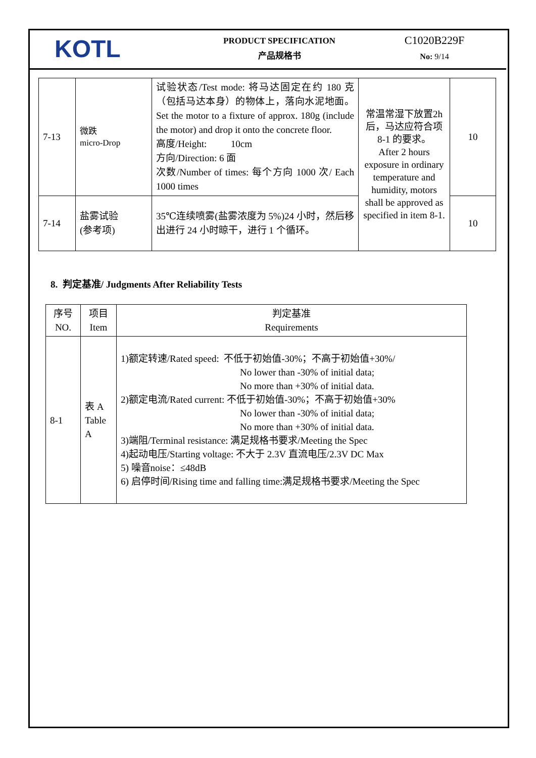KOTL
PRODUCT SPECIFICATION
产品规格书
C1020B229F
No: 9/14
| 7-13 | 微跌 micro-Drop | 试验状态/Test mode: 将马达固定在约 180 克（包括马达本身）的物体上，落向水泥地面。Set the motor to a fixture of approx. 180g (include the motor) and drop it onto the concrete floor. 高度/Height: 10cm 方向/Direction: 6 面 次数/Number of times: 每个方向 1000 次/ Each 1000 times | 常温常湿下放置2h后，马达应符合项 8-1 的要求。 After 2 hours exposure in ordinary temperature and humidity, motors shall be approved as specified in item 8-1. | 10 |
| 7-14 | 盐雾试验 (参考项) | 35℃连续喷雾(盐雾浓度为 5%)24 小时，然后移出进行 24 小时晾干，进行 1 个循环。 | | 10 |
8. 判定基准/ Judgments After Reliability Tests
| 序号 NO. | 项目 Item | 判定基准 Requirements |
| --- | --- | --- |
| 8-1 | 表 A Table A | 1)额定转速/Rated speed: 不低于初始值-30%；不高于初始值+30%/ No lower than -30% of initial data; No more than +30% of initial data. 2)额定电流/Rated current: 不低于初始值-30%；不高于初始值+30% No lower than -30% of initial data; No more than +30% of initial data. 3)端阻/Terminal resistance: 满足规格书要求/Meeting the Spec 4)起动电压/Starting voltage: 不大于 2.3V 直流电压/2.3V DC Max 5) 噪音noise：≤48dB 6) 启停时间/Rising time and falling time:满足规格书要求/Meeting the Spec |